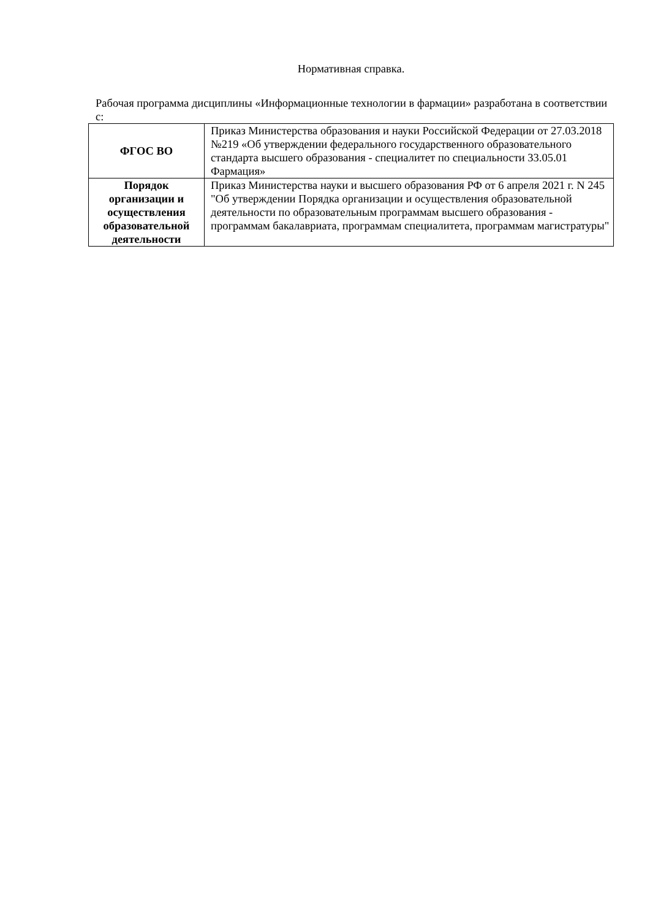Нормативная справка.
Рабочая программа дисциплины «Информационные технологии в фармации» разработана в соответствии с:
| ФГОС ВО | Приказ Министерства образования и науки Российской Федерации от 27.03.2018 №219 «Об утверждении федерального государственного образовательного стандарта высшего образования - специалитет по специальности 33.05.01 Фармация» |
| Порядок организации и осуществления образовательной деятельности | Приказ Министерства науки и высшего образования РФ от 6 апреля 2021 г. N 245 "Об утверждении Порядка организации и осуществления образовательной деятельности по образовательным программам высшего образования - программам бакалавриата, программам специалитета, программам магистратуры" |